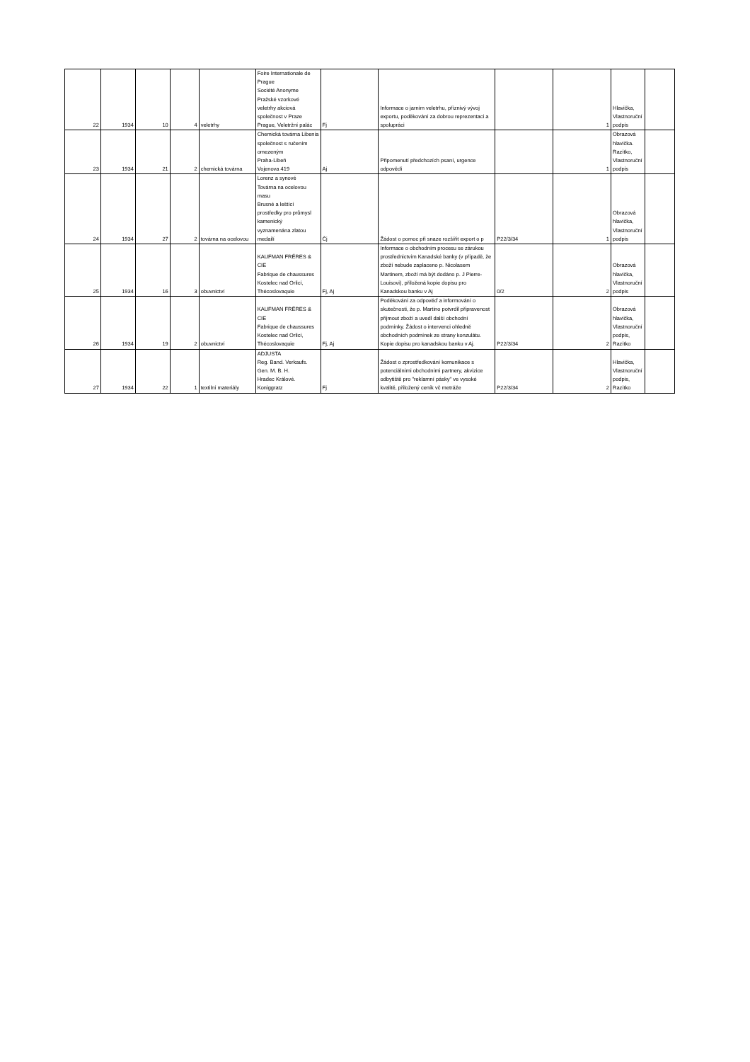| 22 | 1934 | 10 | 4 | veletrhy | Foire Internationale de Prague Société Anonyme Pražské vzorkové veletrhy akciová společnost v Praze Prague, Veletržní palác | Fj | Informace o jarním veletrhu, příznivý vývoj exportu, poděkování za dobrou reprezentaci a spolupráci | | 1 | Hlavička, Vlastnoruční podpis | |
| 23 | 1934 | 21 | 2 | chemická továrna | Chemická továrna Libenia společnost s ručením omezeným Praha-Libeň Vojenova 419 | Aj | Připomenutí předchozích psaní, urgence odpovědí | | 1 | Obrazová hlavička. Razítko, Vlastnoruční podpis | |
| 24 | 1934 | 27 | 2 | továrna na ocelovou | Lorenz a synové Továrna na ocelovou masu Brusné a leštící prostředky pro průmysl kamenický vyznamenána zlatou medailí | Čj | Žádost o pomoc při snaze rozšířit export o p | P22/3/34 | 1 | Obrazová hlavička, Vlastnoruční podpis | |
| 25 | 1934 | 16 | 3 | obuvnictví | KAUFMAN FRÉRES & CIE Fabrique de chaussures Kostelec nad Orlicí, Thécoslovaquie | Fj, Aj | Informace o obchodním procesu se zárukou prostřednictvím Kanadské banky (v případě, že zboží nebude zaplaceno p. Nicolasem Martinem, zboží má být dodáno p. J Pierre-Louisovi), přiložená kopie dopisu pro Kanadskou banku v Aj | 0/2 | 2 | Obrazová hlavička, Vlastnoruční podpis | |
| 26 | 1934 | 19 | 2 | obuvnictví | KAUFMAN FRÉRES & CIE Fabrique de chaussures Kostelec nad Orlicí, Thécoslovaquie | Fj, Aj | Poděkování za odpověď a informování o skutečnosti, že p. Martino potvrdil připravenost přijmout zboží a uvedl další obchodní podmínky. Žádost o intervenci ohledně obchodních podmínek ze strany konzulátu. Kopie dopisu pro kanadskou banku v Aj. | P22/3/34 | 2 | Obrazová hlavička, Vlastnoruční podpis, Razítko | |
| 27 | 1934 | 22 | 1 | textilní materiály | ADJUSTA Reg. Band. Verkaufs. Gen. M. B. H. Hradec Králové. Koniggratz | Fj | Žádost o zprostředkování komunikace s potenciálními obchodními partnery, akvizice odbytiště pro "reklamní pásky" ve vysoké kvalitě, přiložený ceník vč metráže | P22/3/34 | 2 | Hlavička, Vlastnoruční podpis, Razítko | |